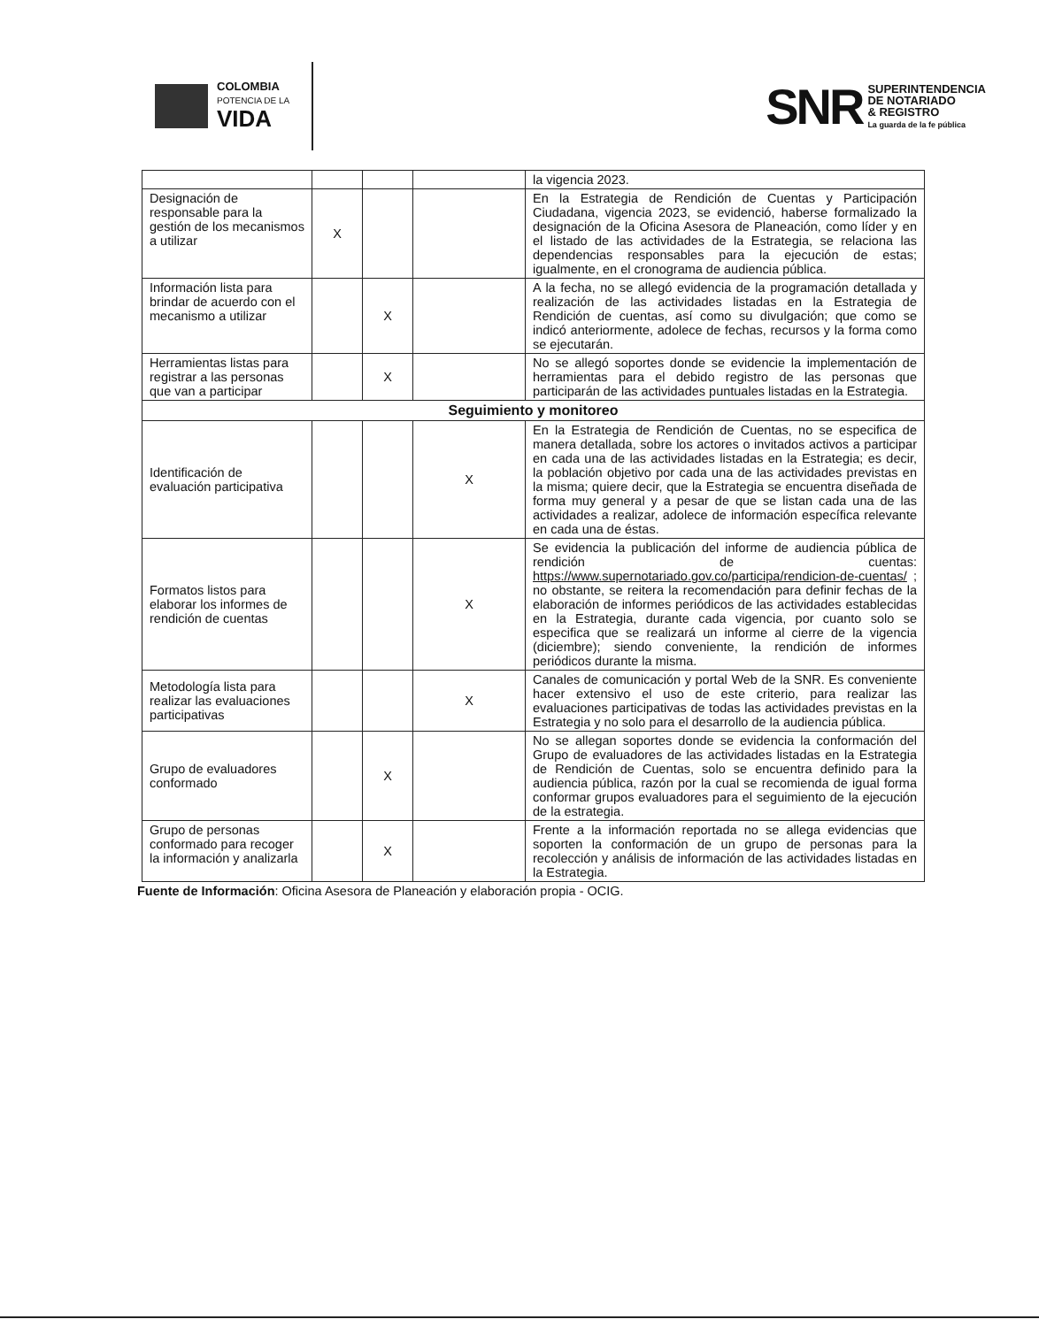COLOMBIA
POTENCIA DE LA
VIDA
SNR
SUPERINTENDENCIA
DE NOTARIADO
& REGISTRO
La guarda de la fe pública
| | | | | la vigencia 2023. |
| Designación de responsable para la gestión de los mecanismos a utilizar | X | | | En la Estrategia de Rendición de Cuentas y Participación Ciudadana, vigencia 2023, se evidenció, haberse formalizado la designación de la Oficina Asesora de Planeación, como líder y en el listado de las actividades de la Estrategia, se relaciona las dependencias responsables para la ejecución de estas; igualmente, en el cronograma de audiencia pública. |
| Información lista para brindar de acuerdo con el mecanismo a utilizar | | X | | A la fecha, no se allegó evidencia de la programación detallada y realización de las actividades listadas en la Estrategia de Rendición de cuentas, así como su divulgación; que como se indicó anteriormente, adolece de fechas, recursos y la forma como se ejecutarán. |
| Herramientas listas para registrar a las personas que van a participar | | X | | No se allegó soportes donde se evidencie la implementación de herramientas para el debido registro de las personas que participarán de las actividades puntuales listadas en la Estrategia. |
| Seguimiento y monitoreo | | | | |
| Identificación de evaluación participativa | | | X | En la Estrategia de Rendición de Cuentas, no se especifica de manera detallada, sobre los actores o invitados activos a participar en cada una de las actividades listadas en la Estrategia; es decir, la población objetivo por cada una de las actividades previstas en la misma; quiere decir, que la Estrategia se encuentra diseñada de forma muy general y a pesar de que se listan cada una de las actividades a realizar, adolece de información específica relevante en cada una de éstas. |
| Formatos listos para elaborar los informes de rendición de cuentas | | | X | Se evidencia la publicación del informe de audiencia pública de rendición de cuentas: https://www.supernotariado.gov.co/participa/rendicion-de-cuentas/ ; no obstante, se reitera la recomendación para definir fechas de la elaboración de informes periódicos de las actividades establecidas en la Estrategia, durante cada vigencia, por cuanto solo se especifica que se realizará un informe al cierre de la vigencia (diciembre); siendo conveniente, la rendición de informes periódicos durante la misma. |
| Metodología lista para realizar las evaluaciones participativas | | | X | Canales de comunicación y portal Web de la SNR. Es conveniente hacer extensivo el uso de este criterio, para realizar las evaluaciones participativas de todas las actividades previstas en la Estrategia y no solo para el desarrollo de la audiencia pública. |
| Grupo de evaluadores conformado | | X | | No se allegan soportes donde se evidencia la conformación del Grupo de evaluadores de las actividades listadas en la Estrategia de Rendición de Cuentas, solo se encuentra definido para la audiencia pública, razón por la cual se recomienda de igual forma conformar grupos evaluadores para el seguimiento de la ejecución de la estrategia. |
| Grupo de personas conformado para recoger la información y analizarla | | X | | Frente a la información reportada no se allega evidencias que soporten la conformación de un grupo de personas para la recolección y análisis de información de las actividades listadas en la Estrategia. |
Fuente de Información: Oficina Asesora de Planeación y elaboración propia - OCIG.